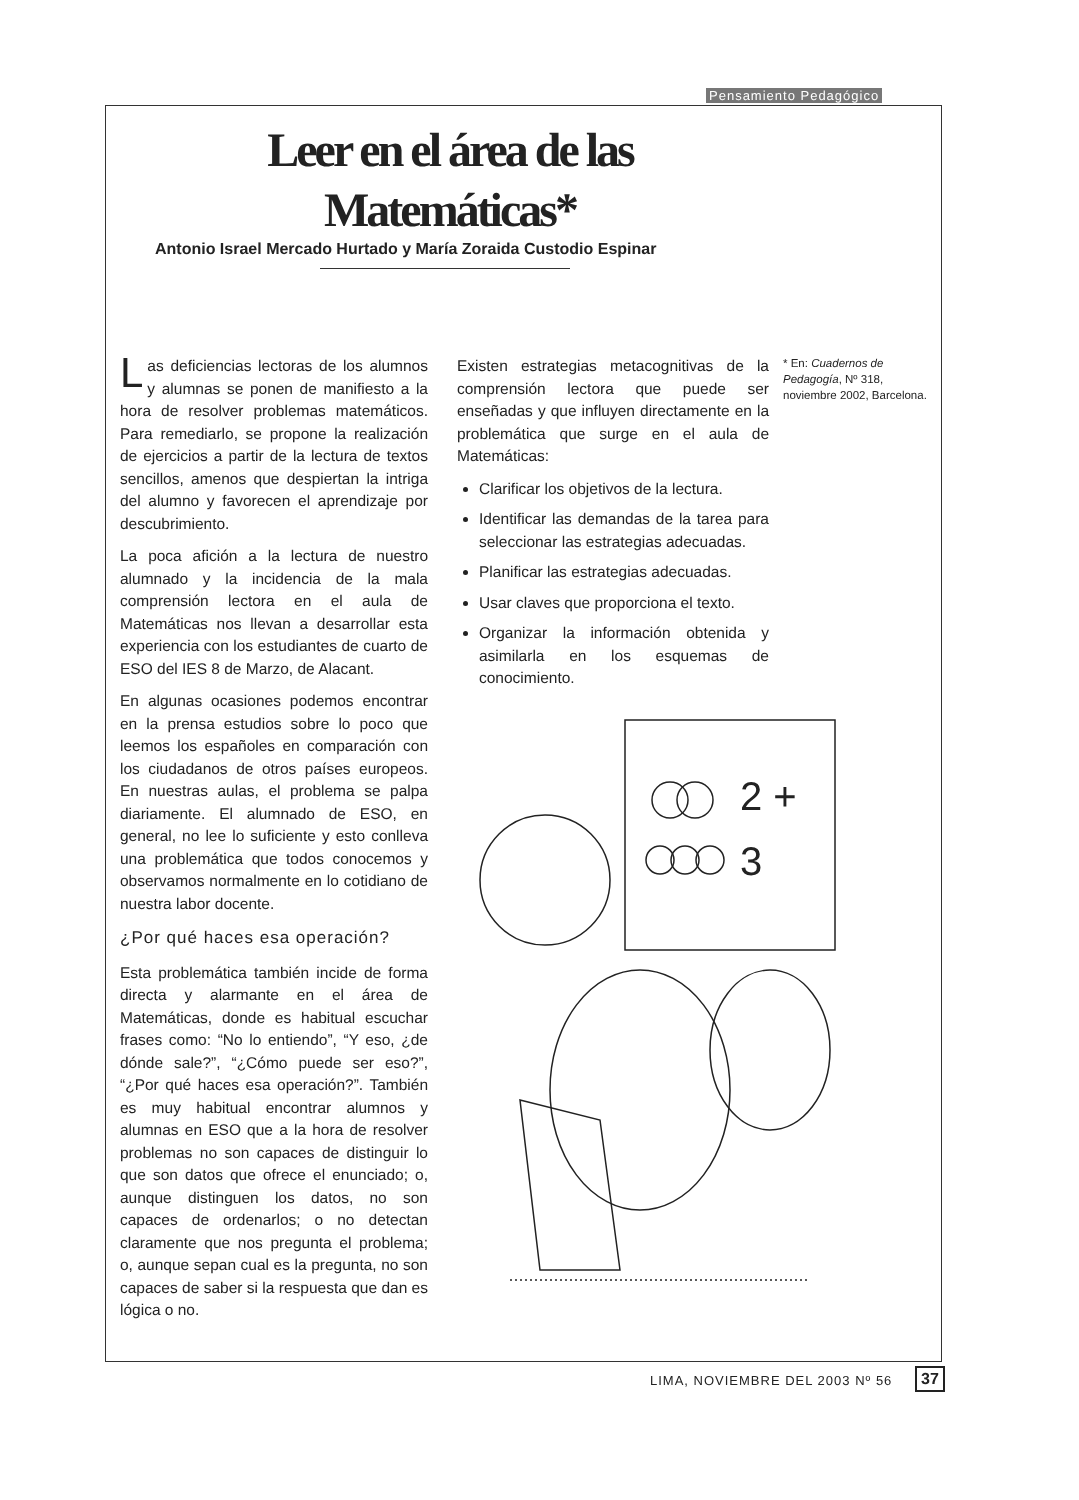Pensamiento Pedagógico
Leer en el área de las
Matemáticas*
Antonio Israel Mercado Hurtado y María Zoraida Custodio Espinar
Las deficiencias lectoras de los alumnos y alumnas se ponen de manifiesto a la hora de resolver problemas matemáticos. Para remediarlo, se propone la realización de ejercicios a partir de la lectura de textos sencillos, amenos que despiertan la intriga del alumno y favorecen el aprendizaje por descubrimiento.
La poca afición a la lectura de nuestro alumnado y la incidencia de la mala comprensión lectora en el aula de Matemáticas nos llevan a desarrollar esta experiencia con los estudiantes de cuarto de ESO del IES 8 de Marzo, de Alacant.
En algunas ocasiones podemos encontrar en la prensa estudios sobre lo poco que leemos los españoles en comparación con los ciudadanos de otros países europeos. En nuestras aulas, el problema se palpa diariamente. El alumnado de ESO, en general, no lee lo suficiente y esto conlleva una problemática que todos conocemos y observamos normalmente en lo cotidiano de nuestra labor docente.
¿Por qué haces esa operación?
Esta problemática también incide de forma directa y alarmante en el área de Matemáticas, donde es habitual escuchar frases como: “No lo entiendo”, “Y eso, ¿de dónde sale?”, “¿Cómo puede ser eso?”, “¿Por qué haces esa operación?”. También es muy habitual encontrar alumnos y alumnas en ESO que a la hora de resolver problemas no son capaces de distinguir lo que son datos que ofrece el enunciado; o, aunque distinguen los datos, no son capaces de ordenarlos; o no detectan claramente que nos pregunta el problema; o, aunque sepan cual es la pregunta, no son capaces de saber si la respuesta que dan es lógica o no.
Existen estrategias metacognitivas de la comprensión lectora que puede ser enseñadas y que influyen directamente en la problemática que surge en el aula de Matemáticas:
Clarificar los objetivos de la lectura.
Identificar las demandas de la tarea para seleccionar las estrategias adecuadas.
Planificar las estrategias adecuadas.
Usar claves que proporciona el texto.
Organizar la información obtenida y asimilarla en los esquemas de conocimiento.
* En: Cuadernos de Pedagogía, Nº 318, noviembre 2002, Barcelona.
2 +
3
LIMA, NOVIEMBRE DEL 2003 Nº 56 37